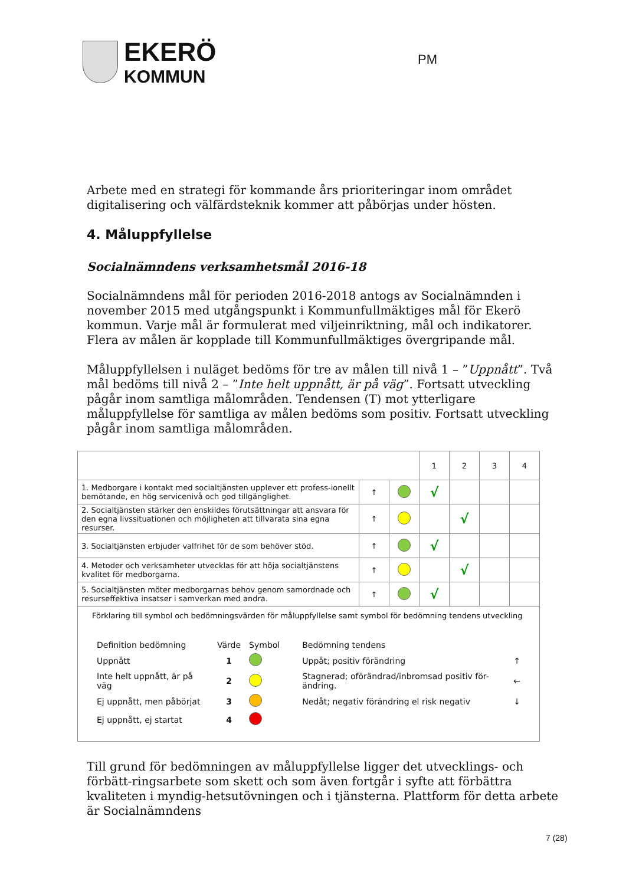EKERÖ
KOMMUN
PM
Arbete med en strategi för kommande års prioriteringar inom området digitalisering och välfärdsteknik kommer att påbörjas under hösten.
4. Måluppfyllelse
Socialnämndens verksamhetsmål 2016-18
Socialnämndens mål för perioden 2016-2018 antogs av Socialnämnden i november 2015 med utgångspunkt i Kommunfullmäktiges mål för Ekerö kommun. Varje mål är formulerat med viljeinriktning, mål och indikatorer. Flera av målen är kopplade till Kommunfullmäktiges övergripande mål.
Måluppfyllelsen i nuläget bedöms för tre av målen till nivå 1 – ”Uppnått”. Två mål bedöms till nivå 2 – ”Inte helt uppnått, är på väg”. Fortsatt utveckling pågår inom samtliga målområden. Tendensen (T) mot ytterligare måluppfyllelse för samtliga av målen bedöms som positiv. Fortsatt utveckling pågår inom samtliga målområden.
| | | | 1 | 2 | 3 | 4 |
| 1. Medborgare i kontakt med socialtjänsten upplever ett profess-ionellt bemötande, en hög servicenivå och god tillgänglighet. | ↑ | | √ | | | |
| 2. Socialtjänsten stärker den enskildes förutsättningar att ansvara för den egna livssituationen och möjligheten att tillvarata sina egna resurser. | ↑ | | | √ | | |
| 3. Socialtjänsten erbjuder valfrihet för de som behöver stöd. | ↑ | | √ | | | |
| 4. Metoder och verksamheter utvecklas för att höja socialtjänstens kvalitet för medborgarna. | ↑ | | | √ | | |
| 5. Socialtjänsten möter medborgarnas behov genom samordnade och resurseffektiva insatser i samverkan med andra. | ↑ | | √ | | | |
| Förklaring till symbol och bedömningsvärden för måluppfyllelse samt symbol för bedömning tendens utveckling / Definition bedömning / Värde / Symbol / Bedömning tendens / / / Uppnått / 1 / / Uppåt; positiv förändring / ↑ / / Inte helt uppnått, är på väg / 2 / / Stagnerad; oförändrad/inbromsad positiv för-ändring. / ← / / Ej uppnått, men påbörjat / 3 / / Nedåt; negativ förändring el risk negativ / ↓ / / Ej uppnått, ej startat / 4 / / / / | | | | | | |
Till grund för bedömningen av måluppfyllelse ligger det utvecklings- och förbätt-ringsarbete som skett och som även fortgår i syfte att förbättra kvaliteten i myndig-hetsutövningen och i tjänsterna. Plattform för detta arbete är Socialnämndens
7 (28)